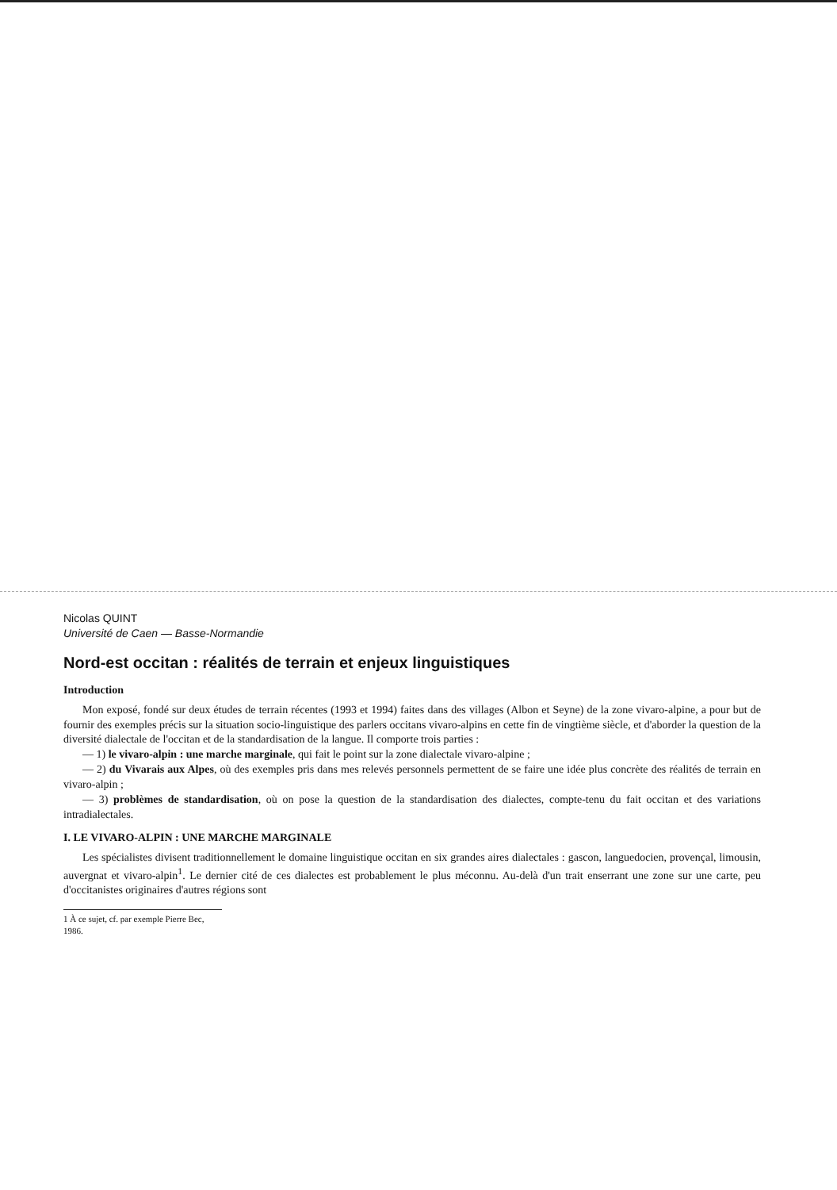Nicolas QUINT
Université de Caen — Basse-Normandie
Nord-est occitan : réalités de terrain et enjeux linguistiques
Introduction
Mon exposé, fondé sur deux études de terrain récentes (1993 et 1994) faites dans des villages (Albon et Seyne) de la zone vivaro-alpine, a pour but de fournir des exemples précis sur la situation socio-linguistique des parlers occitans vivaro-alpins en cette fin de vingtième siècle, et d'aborder la question de la diversité dialectale de l'occitan et de la standardisation de la langue. Il comporte trois parties :
— 1) le vivaro-alpin : une marche marginale, qui fait le point sur la zone dialectale vivaro-alpine ;
— 2) du Vivarais aux Alpes, où des exemples pris dans mes relevés personnels permettent de se faire une idée plus concrète des réalités de terrain en vivaro-alpin ;
— 3) problèmes de standardisation, où on pose la question de la standardisation des dialectes, compte-tenu du fait occitan et des variations intradialectales.
I. LE VIVARO-ALPIN : UNE MARCHE MARGINALE
Les spécialistes divisent traditionnellement le domaine linguistique occitan en six grandes aires dialectales : gascon, languedocien, provençal, limousin, auvergnat et vivaro-alpin<sup>1</sup>. Le dernier cité de ces dialectes est probablement le plus méconnu. Au-delà d'un trait enserrant une zone sur une carte, peu d'occitanistes originaires d'autres régions sont
1 À ce sujet, cf. par exemple Pierre Bec, 1986.